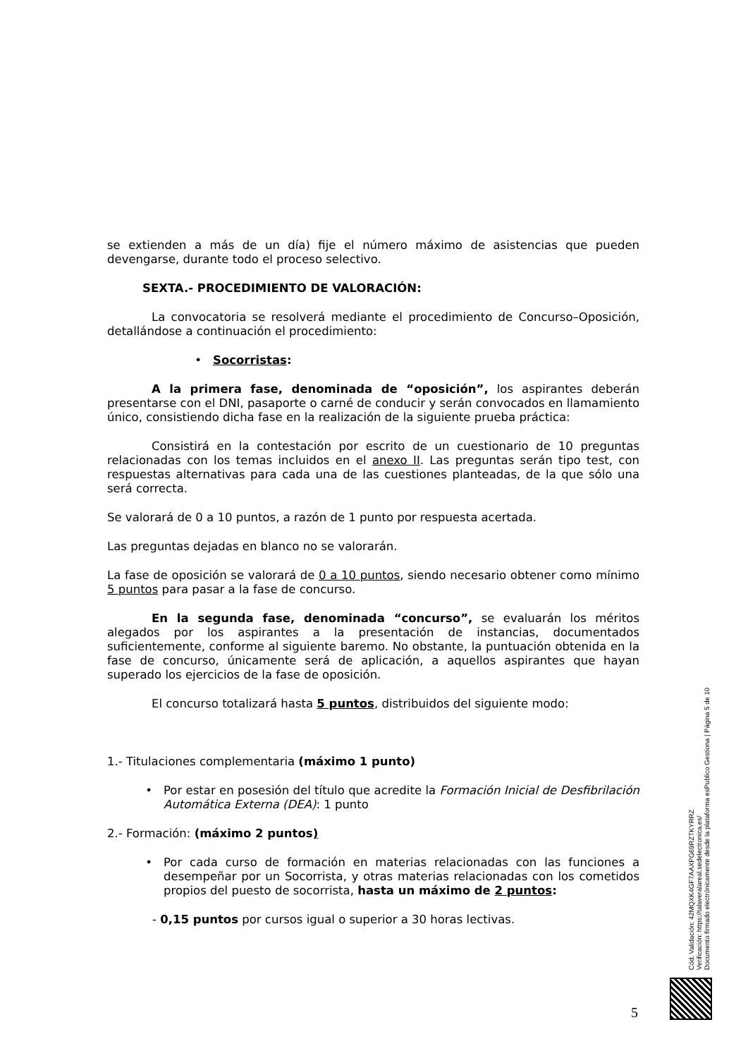se extienden a más de un día) fije el número máximo de asistencias que pueden devengarse, durante todo el proceso selectivo.
SEXTA.- PROCEDIMIENTO DE VALORACIÓN:
La convocatoria se resolverá mediante el procedimiento de Concurso–Oposición, detallándose a continuación el procedimiento:
• Socorristas:
A la primera fase, denominada de “oposición”, los aspirantes deberán presentarse con el DNI, pasaporte o carné de conducir y serán convocados en llamamiento único, consistiendo dicha fase en la realización de la siguiente prueba práctica:
Consistirá en la contestación por escrito de un cuestionario de 10 preguntas relacionadas con los temas incluidos en el anexo II. Las preguntas serán tipo test, con respuestas alternativas para cada una de las cuestiones planteadas, de la que sólo una será correcta.
Se valorará de 0 a 10 puntos, a razón de 1 punto por respuesta acertada.
Las preguntas dejadas en blanco no se valorarán.
La fase de oposición se valorará de 0 a 10 puntos, siendo necesario obtener como mínimo 5 puntos para pasar a la fase de concurso.
En la segunda fase, denominada “concurso”, se evaluarán los méritos alegados por los aspirantes a la presentación de instancias, documentados suficientemente, conforme al siguiente baremo. No obstante, la puntuación obtenida en la fase de concurso, únicamente será de aplicación, a aquellos aspirantes que hayan superado los ejercicios de la fase de oposición.
El concurso totalizará hasta 5 puntos, distribuidos del siguiente modo:
1.- Titulaciones complementaria (máximo 1 punto)
• Por estar en posesión del título que acredite la Formación Inicial de Desfibrilación Automática Externa (DEA): 1 punto
2.- Formación: (máximo 2 puntos)
• Por cada curso de formación en materias relacionadas con las funciones a desempeñar por un Socorrista, y otras materias relacionadas con los cometidos propios del puesto de socorrista, hasta un máximo de 2 puntos:
- 0,15 puntos por cursos igual o superior a 30 horas lectivas.
Cód. Validación: 42MQXK4GF7AAXPG69RZTKYRRZ
Verificación: https://talaveralareal.sedelectronica.es/
Documento firmado electrónicamente desde la plataforma esPublico Gestiona | Página 5 de 10
5